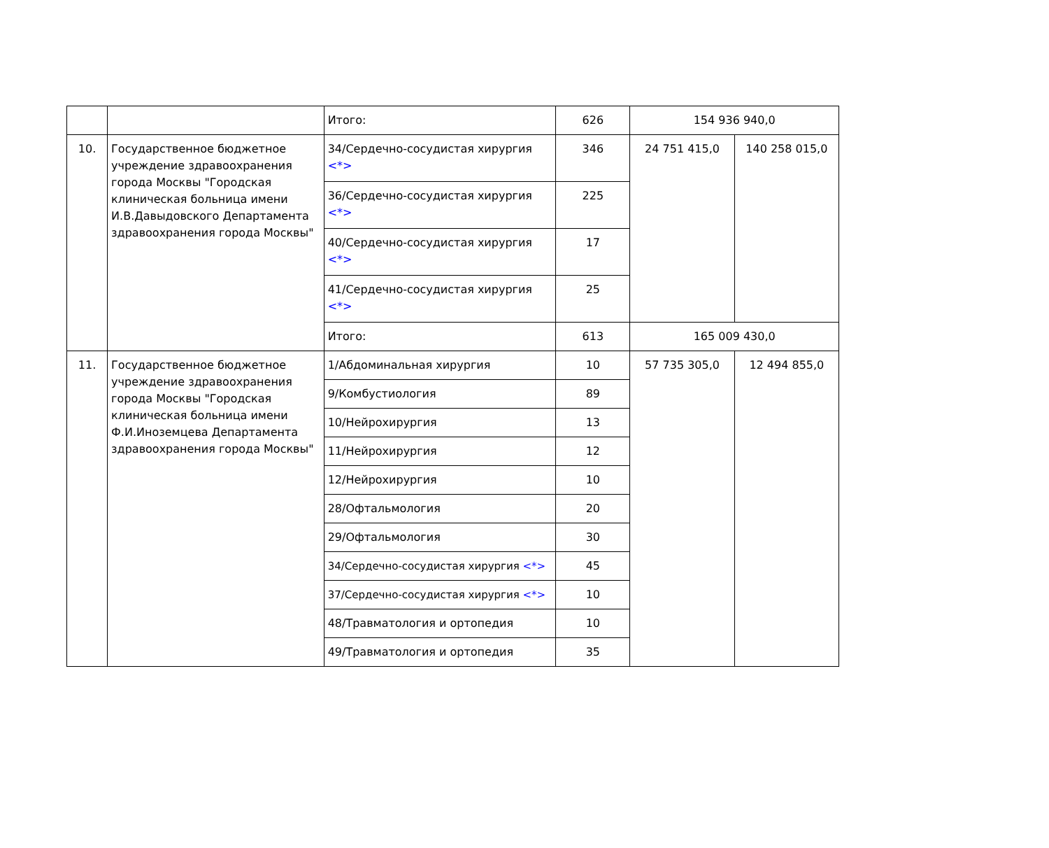| | | Итого: | 626 | 154 936 940,0 | |
| 10. | Государственное бюджетное учреждение здравоохранения города Москвы "Городская клиническая больница имени И.В.Давыдовского Департамента здравоохранения города Москвы" | 34/Сердечно-сосудистая хирургия <*> | 346 | 24 751 415,0 | 140 258 015,0 |
| | | 36/Сердечно-сосудистая хирургия <*> | 225 | | |
| | | 40/Сердечно-сосудистая хирургия <*> | 17 | | |
| | | 41/Сердечно-сосудистая хирургия <*> | 25 | | |
| | | Итого: | 613 | 165 009 430,0 | |
| 11. | Государственное бюджетное учреждение здравоохранения города Москвы "Городская клиническая больница имени Ф.И.Иноземцева Департамента здравоохранения города Москвы" | 1/Абдоминальная хирургия | 10 | 57 735 305,0 | 12 494 855,0 |
| | | 9/Комбустиология | 89 | | |
| | | 10/Нейрохирургия | 13 | | |
| | | 11/Нейрохирургия | 12 | | |
| | | 12/Нейрохирургия | 10 | | |
| | | 28/Офтальмология | 20 | | |
| | | 29/Офтальмология | 30 | | |
| | | 34/Сердечно-сосудистая хирургия <*> | 45 | | |
| | | 37/Сердечно-сосудистая хирургия <*> | 10 | | |
| | | 48/Травматология и ортопедия | 10 | | |
| | | 49/Травматология и ортопедия | 35 | | |